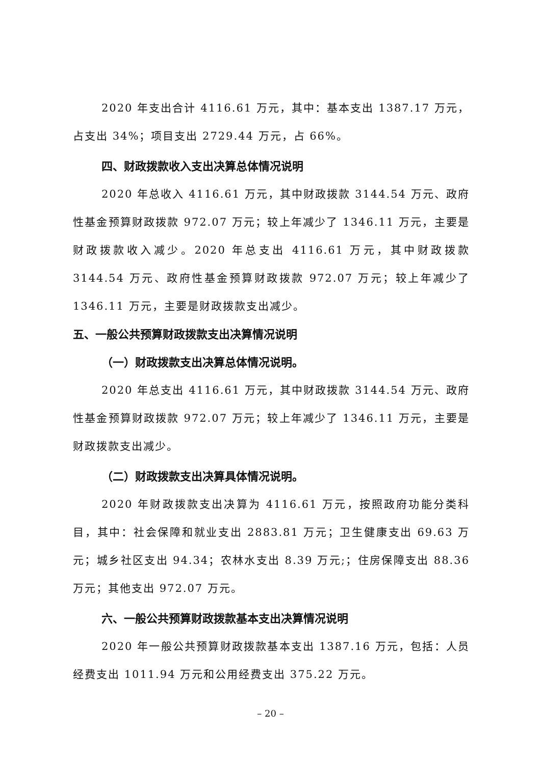2020 年支出合计 4116.61 万元，其中：基本支出 1387.17 万元，占支出 34%；项目支出 2729.44 万元，占 66%。
四、财政拨款收入支出决算总体情况说明
2020 年总收入 4116.61 万元，其中财政拨款 3144.54 万元、政府性基金预算财政拨款 972.07 万元；较上年减少了 1346.11 万元，主要是财政拨款收入减少。2020 年总支出 4116.61 万元，其中财政拨款 3144.54 万元、政府性基金预算财政拨款 972.07 万元；较上年减少了 1346.11 万元，主要是财政拨款支出减少。
五、一般公共预算财政拨款支出决算情况说明
（一）财政拨款支出决算总体情况说明。
2020 年总支出 4116.61 万元，其中财政拨款 3144.54 万元、政府性基金预算财政拨款 972.07 万元；较上年减少了 1346.11 万元，主要是财政拨款支出减少。
（二）财政拨款支出决算具体情况说明。
2020 年财政拨款支出决算为 4116.61 万元，按照政府功能分类科目，其中：社会保障和就业支出 2883.81 万元；卫生健康支出 69.63 万元；城乡社区支出 94.34；农林水支出 8.39 万元;；住房保障支出 88.36 万元；其他支出 972.07 万元。
六、一般公共预算财政拨款基本支出决算情况说明
2020 年一般公共预算财政拨款基本支出 1387.16 万元，包括：人员经费支出 1011.94 万元和公用经费支出 375.22 万元。
– 20 –